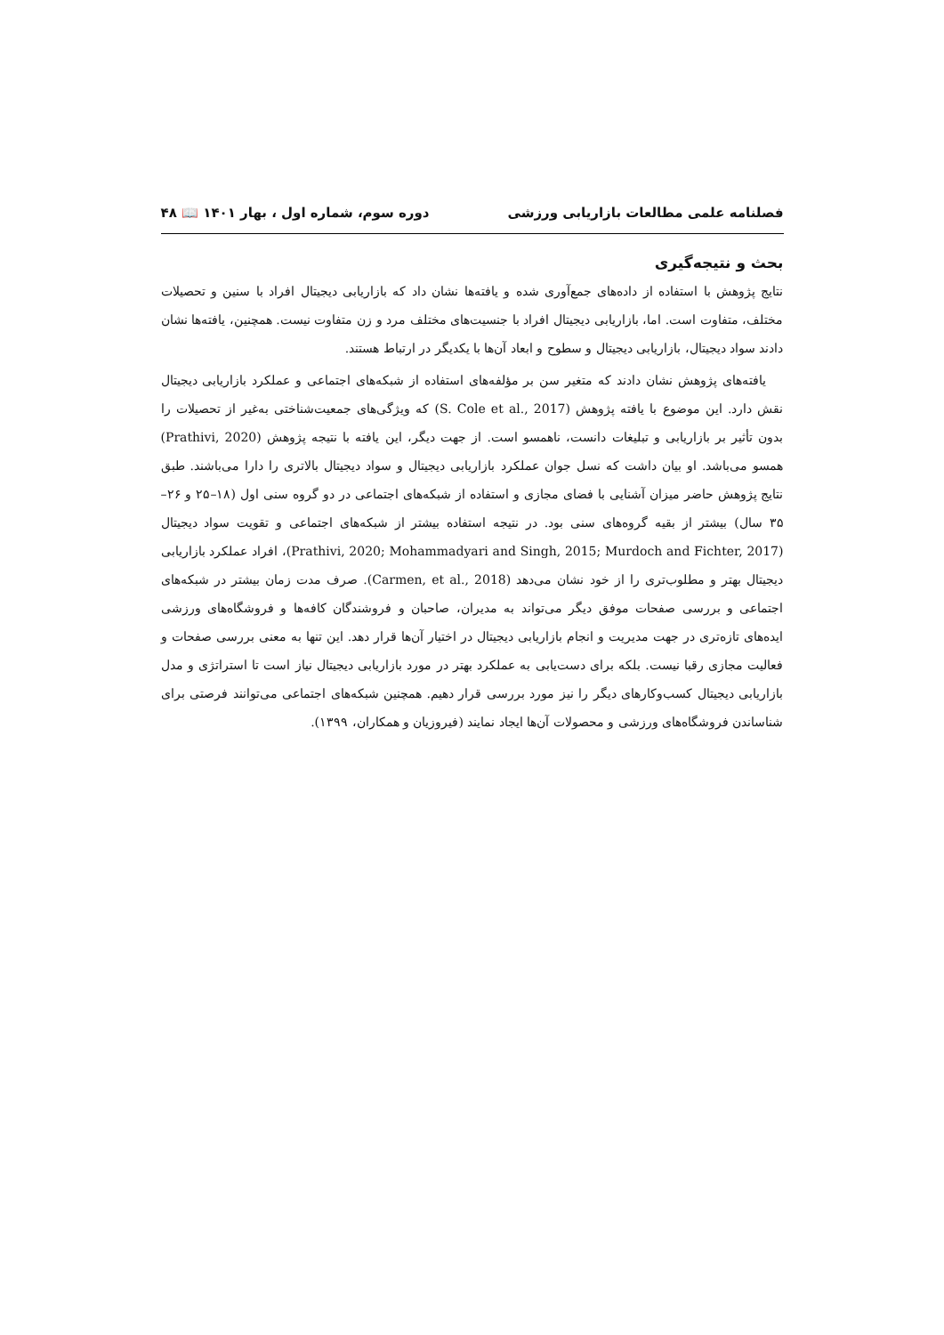فصلنامه علمی مطالعات بازاریابی ورزشی دوره سوم، شماره اول ، بهار ۱۴۰۱ 📖 ۴۸
بحث و نتیجه‌گیری
نتایج پژوهش با استفاده از داده‌های جمع‌آوری شده و یافته‌ها نشان داد که بازاریابی دیجیتال افراد با سنین و تحصیلات مختلف، متفاوت است. اما، بازاریابی دیجیتال افراد با جنسیت‌های مختلف مرد و زن متفاوت نیست. همچنین، یافته‌ها نشان دادند سواد دیجیتال، بازاریابی دیجیتال و سطوح و ابعاد آن‌ها با یکدیگر در ارتباط هستند.
یافته‌های پژوهش نشان دادند که متغیر سن بر مؤلفه‌های استفاده از شبکه‌های اجتماعی و عملکرد بازاریابی دیجیتال نقش دارد. این موضوع با یافته پژوهش (S. Cole et al., 2017) که ویژگی‌های جمعیت‌شناختی به‌غیر از تحصیلات را بدون تأثیر بر بازاریابی و تبلیغات دانست، ناهمسو است. از جهت دیگر، این یافته با نتیجه پژوهش (Prathivi, 2020) همسو می‌باشد. او بیان داشت که نسل جوان عملکرد بازاریابی دیجیتال و سواد دیجیتال بالاتری را دارا می‌باشند. طبق نتایج پژوهش حاضر میزان آشنایی با فضای مجازی و استفاده از شبکه‌های اجتماعی در دو گروه سنی اول (۱۸–۲۵ و ۲۶–۳۵ سال) بیشتر از بقیه گروه‌های سنی بود. در نتیجه استفاده بیشتر از شبکه‌های اجتماعی و تقویت سواد دیجیتال (Prathivi, 2020; Mohammadyari and Singh, 2015; Murdoch and Fichter, 2017)، افراد عملکرد بازاریابی دیجیتال بهتر و مطلوب‌تری را از خود نشان می‌دهد (Carmen, et al., 2018). صرف مدت زمان بیشتر در شبکه‌های اجتماعی و بررسی صفحات موفق دیگر می‌تواند به مدیران، صاحبان و فروشندگان کافه‌ها و فروشگاه‌های ورزشی ایده‌های تازه‌تری در جهت مدیریت و انجام بازاریابی دیجیتال در اختیار آن‌ها قرار دهد. این تنها به معنی بررسی صفحات و فعالیت مجازی رقبا نیست. بلکه برای دست‌یابی به عملکرد بهتر در مورد بازاریابی دیجیتال نیاز است تا استراتژی و مدل بازاریابی دیجیتال کسب‌وکارهای دیگر را نیز مورد بررسی قرار دهیم. همچنین شبکه‌های اجتماعی می‌توانند فرصتی برای شناساندن فروشگاه‌های ورزشی و محصولات آن‌ها ایجاد نمایند (فیروزیان و همکاران، ۱۳۹۹).